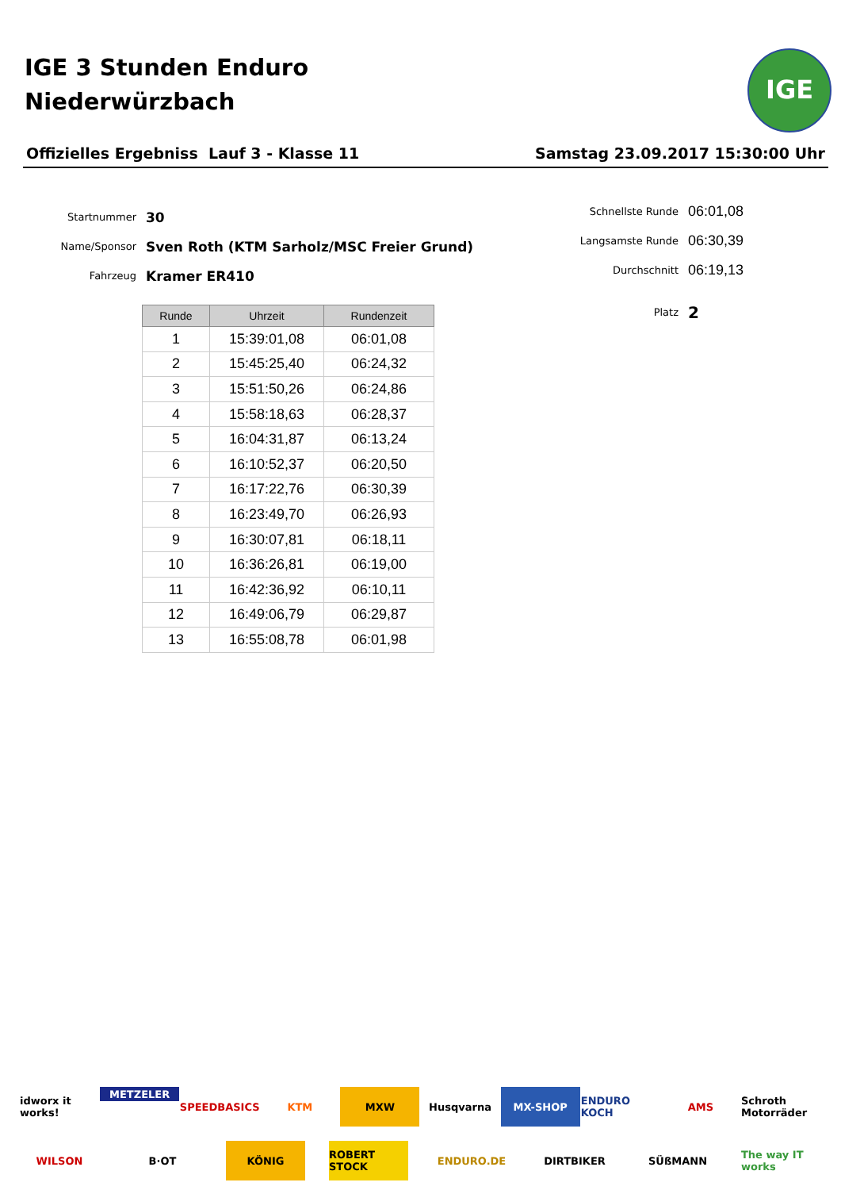IGE 3 Stunden Enduro
Niederwürzbach
IGE
Offizielles Ergebniss Lauf 3 - Klasse 11 Samstag 23.09.2017 15:30:00 Uhr
Startnummer 30
Name/Sponsor Sven Roth (KTM Sarholz/MSC Freier Grund)
Fahrzeug Kramer ER410
Schnellste Runde 06:01,08
Langsamste Runde 06:30,39
Durchschnitt 06:19,13
Platz 2
| Runde | Uhrzeit | Rundenzeit |
| --- | --- | --- |
| 1 | 15:39:01,08 | 06:01,08 |
| 2 | 15:45:25,40 | 06:24,32 |
| 3 | 15:51:50,26 | 06:24,86 |
| 4 | 15:58:18,63 | 06:28,37 |
| 5 | 16:04:31,87 | 06:13,24 |
| 6 | 16:10:52,37 | 06:20,50 |
| 7 | 16:17:22,76 | 06:30,39 |
| 8 | 16:23:49,70 | 06:26,93 |
| 9 | 16:30:07,81 | 06:18,11 |
| 10 | 16:36:26,81 | 06:19,00 |
| 11 | 16:42:36,92 | 06:10,11 |
| 12 | 16:49:06,79 | 06:29,87 |
| 13 | 16:55:08,78 | 06:01,98 |
idworx it works! METZELER SPEEDBASICS KTM MXW Husqvarna MX-SHOP ENDURO KOCH AMS Schroth Motorräder WILSON B·OT KÖNIG ROBERT STOCK ENDURO.DE DIRTBIKER SÜßMANN The way IT works